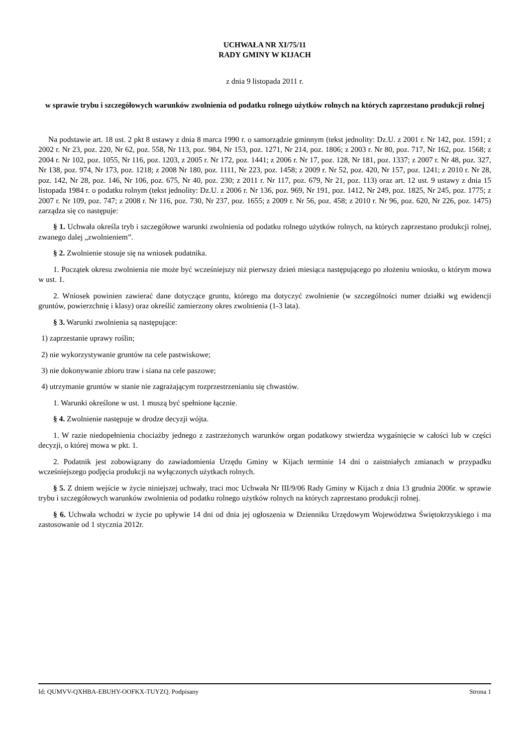UCHWAŁA NR XI/75/11
RADY GMINY W KIJACH
z dnia 9 listopada 2011 r.
w sprawie trybu i szczegółowych warunków zwolnienia od podatku rolnego użytków rolnych na których zaprzestano produkcji rolnej
Na podstawie art. 18 ust. 2 pkt 8 ustawy z dnia 8 marca 1990 r. o samorządzie gminnym (tekst jednolity: Dz.U. z 2001 r. Nr 142, poz. 1591; z 2002 r. Nr 23, poz. 220, Nr 62, poz. 558, Nr 113, poz. 984, Nr 153, poz. 1271, Nr 214, poz. 1806; z 2003 r. Nr 80, poz. 717, Nr 162, poz. 1568; z 2004 r. Nr 102, poz. 1055, Nr 116, poz. 1203, z 2005 r. Nr 172, poz. 1441; z 2006 r. Nr 17, poz. 128, Nr 181, poz. 1337; z 2007 r. Nr 48, poz. 327, Nr 138, poz. 974, Nr 173, poz. 1218; z 2008 Nr 180, poz. 1111, Nr 223, poz. 1458; z 2009 r. Nr 52, poz. 420, Nr 157, poz. 1241; z 2010 r. Nr 28, poz. 142, Nr 28, poz. 146, Nr 106, poz. 675, Nr 40, poz. 230; z 2011 r. Nr 117, poz. 679, Nr 21, poz. 113) oraz art. 12 ust. 9 ustawy z dnia 15 listopada 1984 r. o podatku rolnym (tekst jednolity: Dz.U. z 2006 r. Nr 136, poz. 969, Nr 191, poz. 1412, Nr 249, poz. 1825, Nr 245, poz. 1775; z 2007 r. Nr 109, poz. 747; z 2008 r. Nr 116, poz. 730, Nr 237, poz. 1655; z 2009 r. Nr 56, poz. 458; z 2010 r. Nr 96, poz. 620, Nr 226, poz. 1475) zarządza się co następuje:
§ 1. Uchwała określa tryb i szczegółowe warunki zwolnienia od podatku rolnego użytków rolnych, na których zaprzestano produkcji rolnej, zwanego dalej „zwolnieniem”.
§ 2. Zwolnienie stosuje się na wniosek podatnika.
1. Początek okresu zwolnienia nie może być wcześniejszy niż pierwszy dzień miesiąca następującego po złożeniu wniosku, o którym mowa w ust. 1.
2. Wniosek powinien zawierać dane dotyczące gruntu, którego ma dotyczyć zwolnienie (w szczególności numer działki wg ewidencji gruntów, powierzchnię i klasy) oraz określić zamierzony okres zwolnienia (1-3 lata).
§ 3. Warunki zwolnienia są następujące:
1) zaprzestanie uprawy roślin;
2) nie wykorzystywanie gruntów na cele pastwiskowe;
3) nie dokonywanie zbioru traw i siana na cele paszowe;
4) utrzymanie gruntów w stanie nie zagrażającym rozprzestrzenianiu się chwastów.
1. Warunki określone w ust. 1 muszą być spełnione łącznie.
§ 4. Zwolnienie następuje w drodze decyzji wójta.
1. W razie niedopełnienia chociażby jednego z zastrzeżonych warunków organ podatkowy stwierdza wygaśnięcie w całości lub w części decyzji, o której mowa w pkt. 1.
2. Podatnik jest zobowiązany do zawiadomienia Urzędu Gminy w Kijach terminie 14 dni o zaistniałych zmianach w przypadku wcześniejszego podjęcia produkcji na wyłączonych użytkach rolnych.
§ 5. Z dniem wejście w życie niniejszej uchwały, traci moc Uchwała Nr III/9/06 Rady Gminy w Kijach z dnia 13 grudnia 2006r. w sprawie trybu i szczegółowych warunków zwolnienia od podatku rolnego użytków rolnych na których zaprzestano produkcji rolnej.
§ 6. Uchwała wchodzi w życie po upływie 14 dni od dnia jej ogłoszenia w Dzienniku Urzędowym Województwa Świętokrzyskiego i ma zastosowanie od 1 stycznia 2012r.
Id: QUMVV-QXHBA-EBUHY-OOFKX-TUYZQ. Podpisany Strona 1